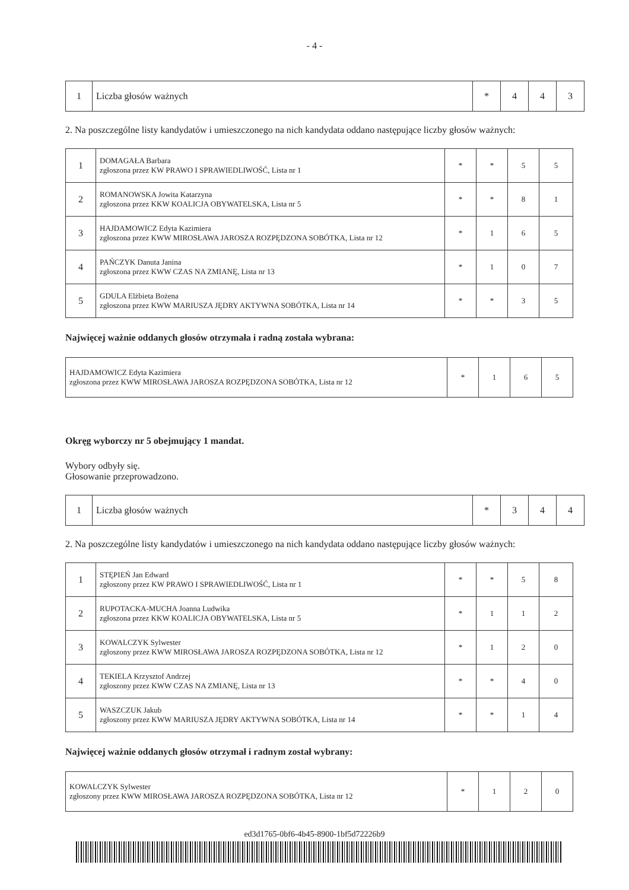- 4 -
| 1 | Liczba głosów ważnych | * | 4 | 4 | 3 |
2. Na poszczególne listy kandydatów i umieszczonego na nich kandydata oddano następujące liczby głosów ważnych:
| 1 | DOMAGAŁA Barbara zgłoszona przez KW PRAWO I SPRAWIEDLIWOŚĆ, Lista nr 1 | * | * | 5 | 5 |
| 2 | ROMANOWSKA Jowita Katarzyna zgłoszona przez KKW KOALICJA OBYWATELSKA, Lista nr 5 | * | * | 8 | 1 |
| 3 | HAJDAMOWICZ Edyta Kazimiera zgłoszona przez KWW MIROSŁAWA JAROSZA ROZPĘDZONA SOBÓTKA, Lista nr 12 | * | 1 | 6 | 5 |
| 4 | PAŃCZYK Danuta Janina zgłoszona przez KWW CZAS NA ZMIANĘ, Lista nr 13 | * | 1 | 0 | 7 |
| 5 | GDULA Elżbieta Bożena zgłoszona przez KWW MARIUSZA JĘDRY AKTYWNA SOBÓTKA, Lista nr 14 | * | * | 3 | 5 |
Najwięcej ważnie oddanych głosów otrzymała i radną została wybrana:
| HAJDAMOWICZ Edyta Kazimiera zgłoszona przez KWW MIROSŁAWA JAROSZA ROZPĘDZONA SOBÓTKA, Lista nr 12 | * | 1 | 6 | 5 |
Okręg wyborczy nr 5 obejmujący 1 mandat.
Wybory odbyły się.
Głosowanie przeprowadzono.
| 1 | Liczba głosów ważnych | * | 3 | 4 | 4 |
2. Na poszczególne listy kandydatów i umieszczonego na nich kandydata oddano następujące liczby głosów ważnych:
| 1 | STĘPIEŃ Jan Edward zgłoszony przez KW PRAWO I SPRAWIEDLIWOŚĆ, Lista nr 1 | * | * | 5 | 8 |
| 2 | RUPOTACKA-MUCHA Joanna Ludwika zgłoszona przez KKW KOALICJA OBYWATELSKA, Lista nr 5 | * | 1 | 1 | 2 |
| 3 | KOWALCZYK Sylwester zgłoszony przez KWW MIROSŁAWA JAROSZA ROZPĘDZONA SOBÓTKA, Lista nr 12 | * | 1 | 2 | 0 |
| 4 | TEKIELA Krzysztof Andrzej zgłoszony przez KWW CZAS NA ZMIANĘ, Lista nr 13 | * | * | 4 | 0 |
| 5 | WASZCZUK Jakub zgłoszony przez KWW MARIUSZA JĘDRY AKTYWNA SOBÓTKA, Lista nr 14 | * | * | 1 | 4 |
Najwięcej ważnie oddanych głosów otrzymał i radnym został wybrany:
| KOWALCZYK Sylwester zgłoszony przez KWW MIROSŁAWA JAROSZA ROZPĘDZONA SOBÓTKA, Lista nr 12 | * | 1 | 2 | 0 |
ed3d1765-0bf6-4b45-8900-1bf5d72226b9